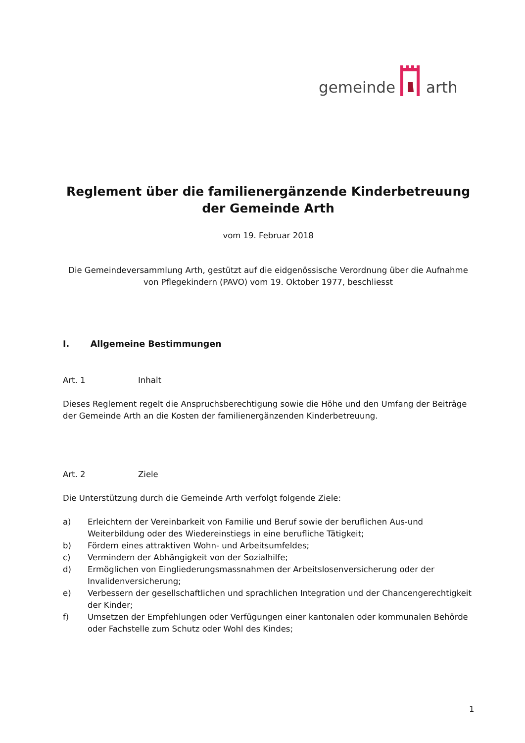gemeinde arth
Reglement über die familienergänzende Kinderbetreuung der Gemeinde Arth
vom 19. Februar 2018
Die Gemeindeversammlung Arth, gestützt auf die eidgenössische Verordnung über die Aufnahme von Pflegekindern (PAVO) vom 19. Oktober 1977, beschliesst
I. Allgemeine Bestimmungen
Art. 1 Inhalt
Dieses Reglement regelt die Anspruchsberechtigung sowie die Höhe und den Umfang der Beiträge der Gemeinde Arth an die Kosten der familienergänzenden Kinderbetreuung.
Art. 2 Ziele
Die Unterstützung durch die Gemeinde Arth verfolgt folgende Ziele:
a) Erleichtern der Vereinbarkeit von Familie und Beruf sowie der beruflichen Aus-und Weiterbildung oder des Wiedereinstiegs in eine berufliche Tätigkeit;
b) Fördern eines attraktiven Wohn- und Arbeitsumfeldes;
c) Vermindern der Abhängigkeit von der Sozialhilfe;
d) Ermöglichen von Eingliederungsmassnahmen der Arbeitslosenversicherung oder der Invalidenversicherung;
e) Verbessern der gesellschaftlichen und sprachlichen Integration und der Chancengerechtigkeit der Kinder;
f) Umsetzen der Empfehlungen oder Verfügungen einer kantonalen oder kommunalen Behörde oder Fachstelle zum Schutz oder Wohl des Kindes;
1